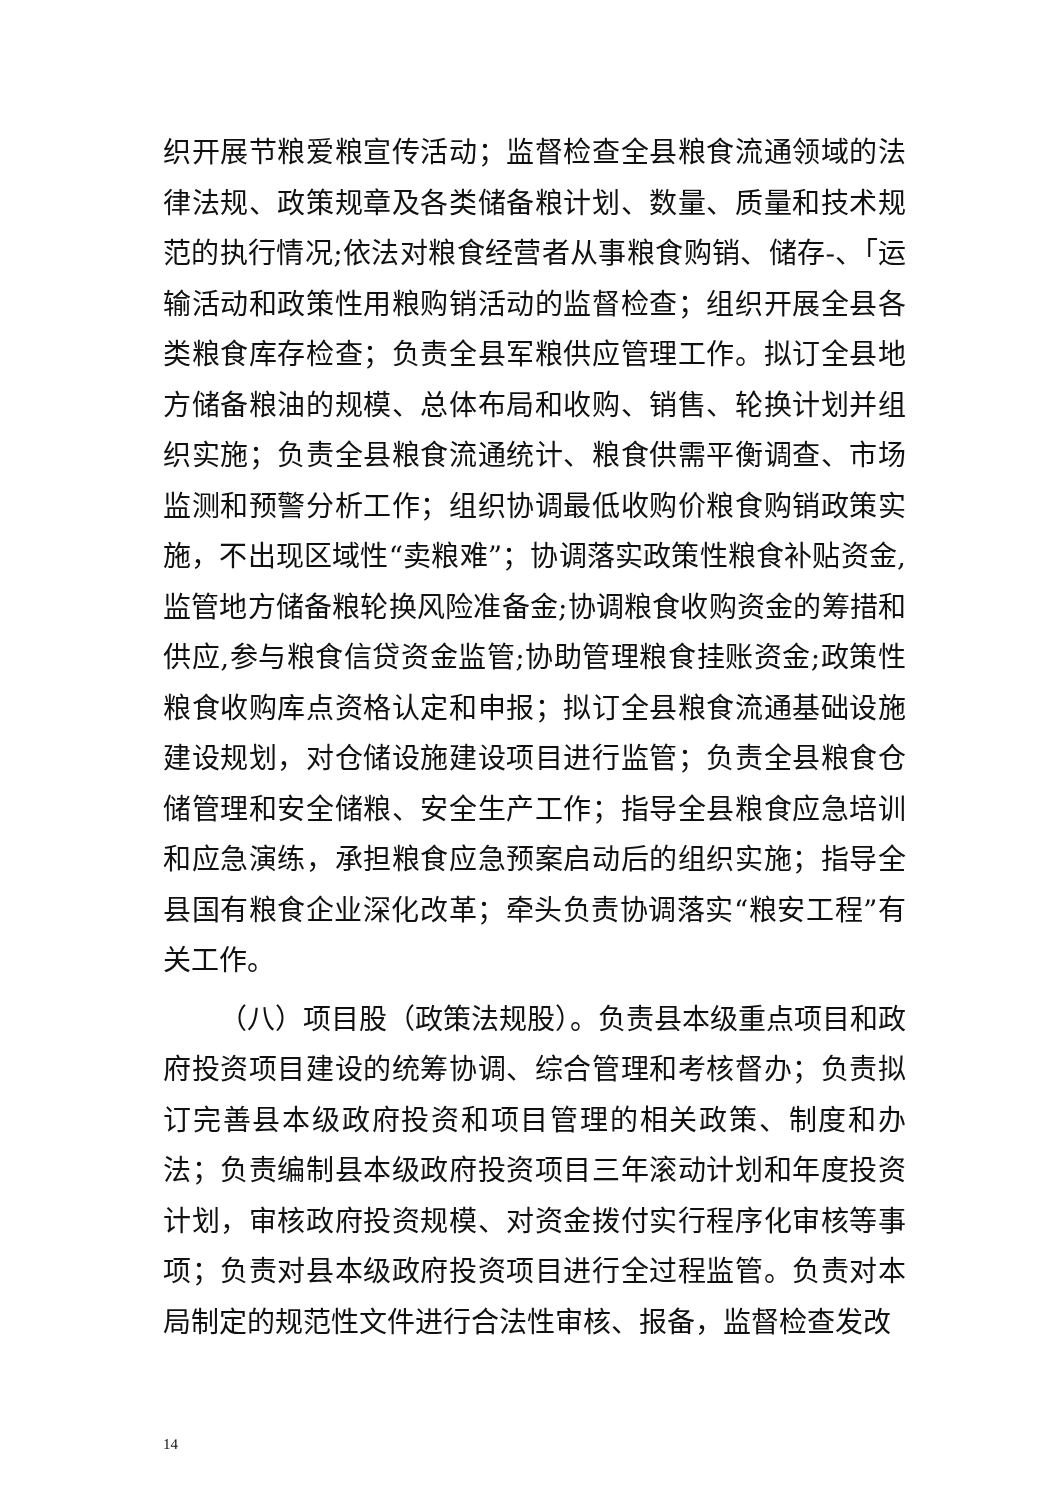织开展节粮爱粮宣传活动；监督检查全县粮食流通领域的法律法规、政策规章及各类储备粮计划、数量、质量和技术规范的执行情况;依法对粮食经营者从事粮食购销、储存-、｢运输活动和政策性用粮购销活动的监督检查；组织开展全县各类粮食库存检查；负责全县军粮供应管理工作。拟订全县地方储备粮油的规模、总体布局和收购、销售、轮换计划并组织实施；负责全县粮食流通统计、粮食供需平衡调查、市场监测和预警分析工作；组织协调最低收购价粮食购销政策实施，不出现区域性“卖粮难”；协调落实政策性粮食补贴资金,监管地方储备粮轮换风险准备金;协调粮食收购资金的筹措和供应,参与粮食信贷资金监管;协助管理粮食挂账资金;政策性粮食收购库点资格认定和申报；拟订全县粮食流通基础设施建设规划，对仓储设施建设项目进行监管；负责全县粮食仓储管理和安全储粮、安全生产工作；指导全县粮食应急培训和应急演练，承担粮食应急预案启动后的组织实施；指导全县国有粮食企业深化改革；牵头负责协调落实“粮安工程”有关工作。
（八）项目股（政策法规股）。负责县本级重点项目和政府投资项目建设的统筹协调、综合管理和考核督办；负责拟订完善县本级政府投资和项目管理的相关政策、制度和办法；负责编制县本级政府投资项目三年滚动计划和年度投资计划，审核政府投资规模、对资金拨付实行程序化审核等事项；负责对县本级政府投资项目进行全过程监管。负责对本局制定的规范性文件进行合法性审核、报备，监督检查发改
14